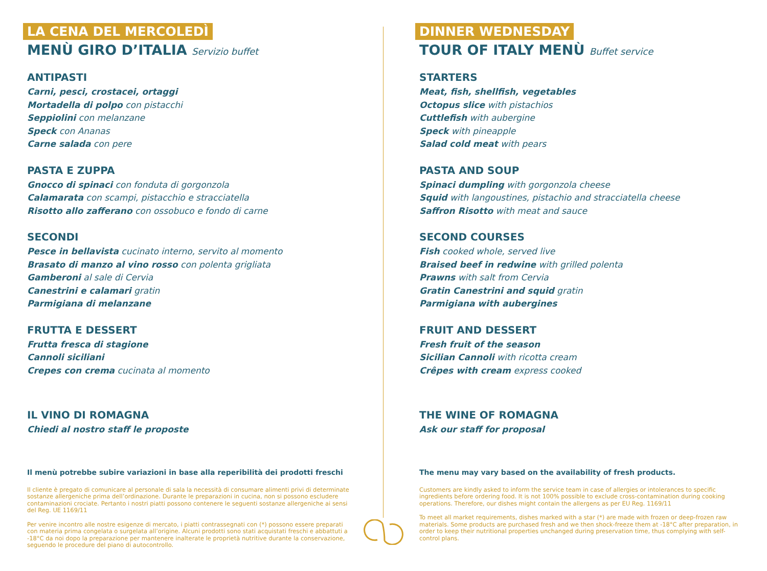LA CENA DEL MERCOLEDÌ
MENÙ GIRO D’ITALIA Servizio buffet
ANTIPASTI
Carni, pesci, crostacei, ortaggi
Mortadella di polpo con pistacchi
Seppiolini con melanzane
Speck con Ananas
Carne salada con pere
PASTA E ZUPPA
Gnocco di spinaci con fonduta di gorgonzola
Calamarata con scampi, pistacchio e stracciatella
Risotto allo zafferano con ossobuco e fondo di carne
SECONDI
Pesce in bellavista cucinato interno, servito al momento
Brasato di manzo al vino rosso con polenta grigliata
Gamberoni al sale di Cervia
Canestrini e calamari gratin
Parmigiana di melanzane
FRUTTA E DESSERT
Frutta fresca di stagione
Cannoli siciliani
Crepes con crema cucinata al momento
IL VINO DI ROMAGNA
Chiedi al nostro staff le proposte
Il menù potrebbe subire variazioni in base alla reperibilità dei prodotti freschi
Il cliente è pregato di comunicare al personale di sala la necessità di consumare alimenti privi di determinate sostanze allergeniche prima dell’ordinazione. Durante le preparazioni in cucina, non si possono escludere contaminazioni crociate. Pertanto i nostri piatti possono contenere le seguenti sostanze allergeniche ai sensi del Reg. UE 1169/11
Per venire incontro alle nostre esigenze di mercato, i piatti contrassegnati con (*) possono essere preparati con materia prima congelata o surgelata all’origine. Alcuni prodotti sono stati acquistati freschi e abbattuti a -18°C da noi dopo la preparazione per mantenere inalterate le proprietà nutritive durante la conservazione, seguendo le procedure del piano di autocontrollo.
DINNER WEDNESDAY
TOUR OF ITALY MENÙ Buffet service
STARTERS
Meat, fish, shellfish, vegetables
Octopus slice with pistachios
Cuttlefish with aubergine
Speck with pineapple
Salad cold meat with pears
PASTA AND SOUP
Spinaci dumpling with gorgonzola cheese
Squid with langoustines, pistachio and stracciatella cheese
Saffron Risotto with meat and sauce
SECOND COURSES
Fish cooked whole, served live
Braised beef in redwine with grilled polenta
Prawns with salt from Cervia
Gratin Canestrini and squid gratin
Parmigiana with aubergines
FRUIT AND DESSERT
Fresh fruit of the season
Sicilian Cannoli with ricotta cream
Crêpes with cream express cooked
THE WINE OF ROMAGNA
Ask our staff for proposal
The menu may vary based on the availability of fresh products.
Customers are kindly asked to inform the service team in case of allergies or intolerances to specific ingredients before ordering food. It is not 100% possible to exclude cross-contamination during cooking operations. Therefore, our dishes might contain the allergens as per EU Reg. 1169/11
To meet all market requirements, dishes marked with a star (*) are made with frozen or deep-frozen raw materials. Some products are purchased fresh and we then shock-freeze them at -18°C after preparation, in order to keep their nutritional properties unchanged during preservation time, thus complying with self-control plans.